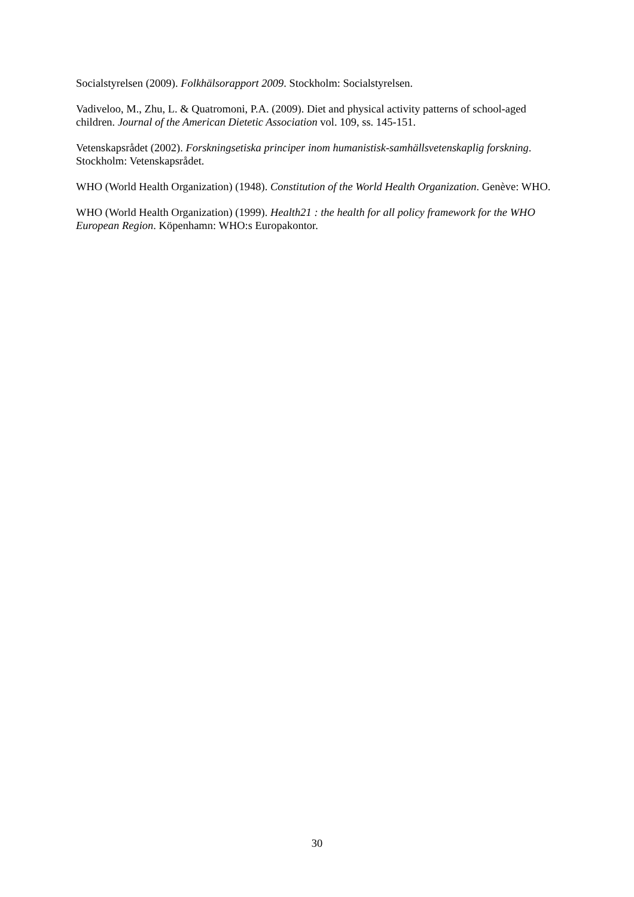Socialstyrelsen (2009). Folkhälsorapport 2009. Stockholm: Socialstyrelsen.
Vadiveloo, M., Zhu, L. & Quatromoni, P.A. (2009). Diet and physical activity patterns of school-aged children. Journal of the American Dietetic Association vol. 109, ss. 145-151.
Vetenskapsrådet (2002). Forskningsetiska principer inom humanistisk-samhällsvetenskaplig forskning. Stockholm: Vetenskapsrådet.
WHO (World Health Organization) (1948). Constitution of the World Health Organization. Genève: WHO.
WHO (World Health Organization) (1999). Health21 : the health for all policy framework for the WHO European Region. Köpenhamn: WHO:s Europakontor.
30